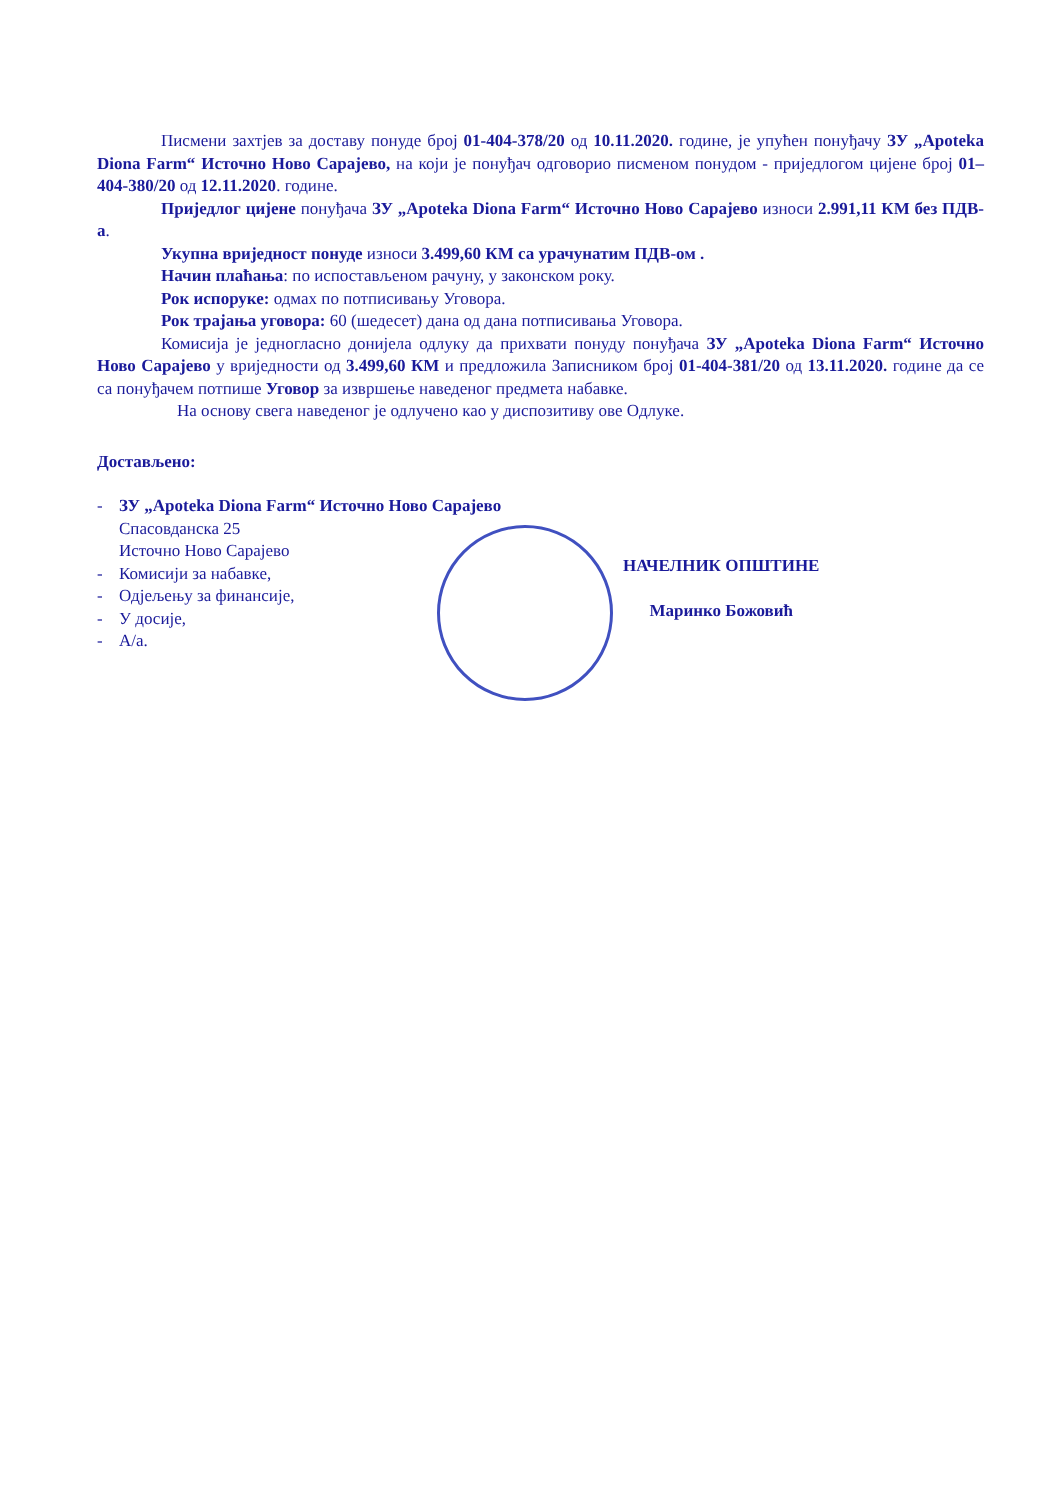Писмени захтјев за доставу понуде број 01-404-378/20 од 10.11.2020. године, је упућен понуђачу ЗУ „Apoteka Diona Farm“ Источно Ново Сарајево, на који је понуђач одговорио писменом понудом - приједлогом цијене број 01–404-380/20 од 12.11.2020. године.
Приједлог цијене понуђача ЗУ „Apoteka Diona Farm“ Источно Ново Сарајево износи 2.991,11 КМ без ПДВ-а.
Укупна вриједност понуде износи 3.499,60 КМ са урачунатим ПДВ-ом .
Начин плаћања: по испостављеном рачуну, у законском року.
Рок испоруке: одмах по потписивању Уговора.
Рок трајања уговора: 60 (шедесет) дана од дана потписивања Уговора.
Комисија је једногласно донијела одлуку да прихвати понуду понуђача ЗУ „Apoteka Diona Farm“ Источно Ново Сарајево у вриједности од 3.499,60 КМ и предложила Записником број 01-404-381/20 од 13.11.2020. године да се са понуђачем потпише Уговор за извршење наведеног предмета набавке.
На основу свега наведеног је одлучено као у диспозитиву ове Одлуке.
Достављено:
- ЗУ „Apoteka Diona Farm“ Источно Ново Сарајево
Спасовданска 25
Источно Ново Сарајево
- Комисији за набавке,
- Одјељењу за финансије,
- У досије,
- А/а.
НАЧЕЛНИК ОПШТИНЕ
Маринко Божовић